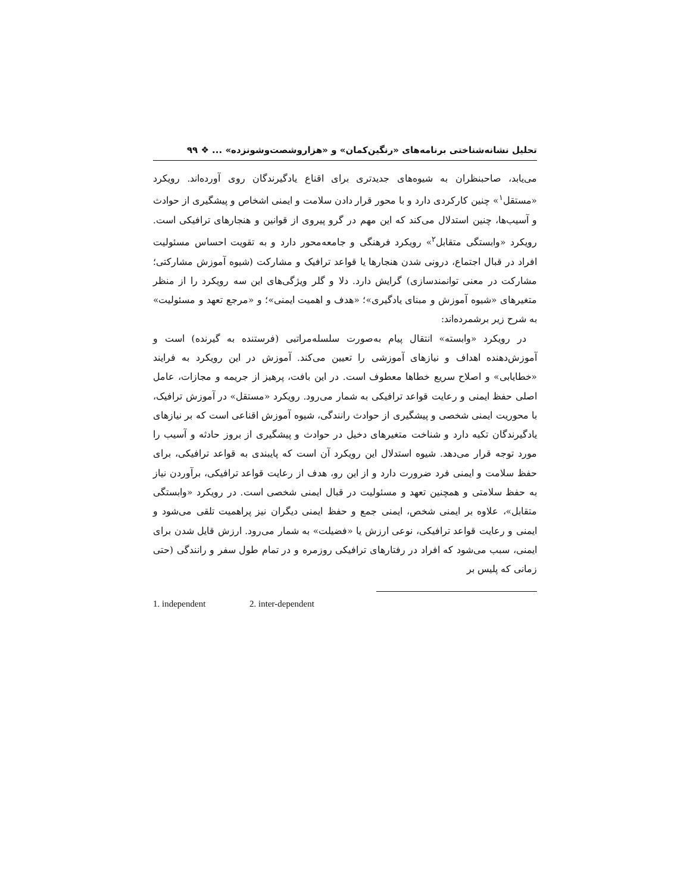تحلیل نشانه‌شناختی برنامه‌های «رنگین‌کمان» و «هزاروشصت‌وشونزده» ... ❖ ۹۹
می‌یابد، صاحبنظران به شیوه‌های جدیدتری برای اقناع یادگیرندگان روی آورده‌اند. رویکرد «مستقل<sup>۱</sup>» چنین کارکردی دارد و با محور قرار دادن سلامت و ایمنی اشخاص و پیشگیری از حوادث و آسیب‌ها، چنین استدلال می‌کند که این مهم در گرو پیروی از قوانین و هنجارهای ترافیکی است. رویکرد «وابستگی متقابل<sup>۲</sup>» رویکرد فرهنگی و جامعه‌محور دارد و به تقویت احساس مسئولیت افراد در قبال اجتماع، درونی شدن هنجارها یا قواعد ترافیک و مشارکت (شیوه آموزش مشارکتی؛ مشارکت در معنی توانمندسازی) گرایش دارد. دلا و گلر ویژگی‌های این سه رویکرد را از منظر متغیرهای «شیوه آموزش و مبنای یادگیری»؛ «هدف و اهمیت ایمنی»؛ و «مرجع تعهد و مسئولیت» به شرح زیر برشمرده‌اند:
در رویکرد «وابسته» انتقال پیام به‌صورت سلسله‌مراتبی (فرستنده به گیرنده) است و آموزش‌دهنده اهداف و نیازهای آموزشی را تعیین می‌کند. آموزش در این رویکرد به فرایند «خطایابی» و اصلاح سریع خطاها معطوف است. در این بافت، پرهیز از جریمه و مجازات، عامل اصلی حفظ ایمنی و رعایت قواعد ترافیکی به شمار می‌رود. رویکرد «مستقل» در آموزش ترافیک، با محوریت ایمنی شخصی و پیشگیری از حوادث رانندگی، شیوه آموزش اقناعی است که بر نیازهای یادگیرندگان تکیه دارد و شناخت متغیرهای دخیل در حوادث و پیشگیری از بروز حادثه و آسیب را مورد توجه قرار می‌دهد. شیوه استدلال این رویکرد آن است که پایبندی به قواعد ترافیکی، برای حفظ سلامت و ایمنی فرد ضرورت دارد و از این رو، هدف از رعایت قواعد ترافیکی، برآوردن نیاز به حفظ سلامتی و همچنین تعهد و مسئولیت در قبال ایمنی شخصی است. در رویکرد «وابستگی متقابل»، علاوه بر ایمنی شخص، ایمنی جمع و حفظ ایمنی دیگران نیز پراهمیت تلقی می‌شود و ایمنی و رعایت قواعد ترافیکی، نوعی ارزش یا «فضیلت» به شمار می‌رود. ارزش قایل شدن برای ایمنی، سبب می‌شود که افراد در رفتارهای ترافیکی روزمره و در تمام طول سفر و رانندگی (حتی زمانی که پلیس بر
1. independent 2. inter-dependent